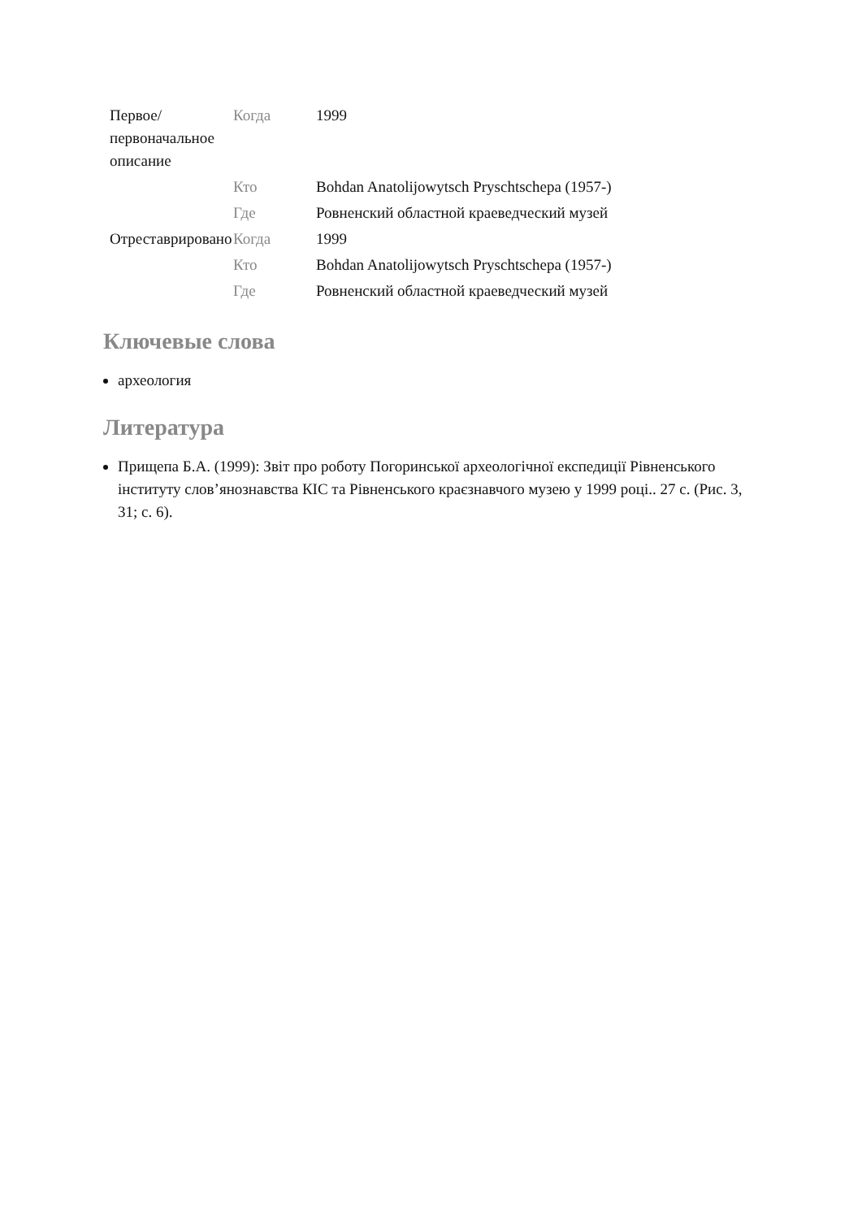| Первое/ первоначальное описание | Когда | 1999 |
| | Кто | Bohdan Anatolijowytsch Pryschtschepa (1957-) |
| | Где | Ровненский областной краеведческий музей |
| Отреставрировано | Когда | 1999 |
| | Кто | Bohdan Anatolijowytsch Pryschtschepa (1957-) |
| | Где | Ровненский областной краеведческий музей |
Ключевые слова
археология
Литература
Прищепа Б.А. (1999): Звіт про роботу Погоринської археологічної експедиції Рівненського інституту слов’янознавства КІС та Рівненського краєзнавчого музею у 1999 році.. 27 с. (Рис. 3, 31; с. 6).